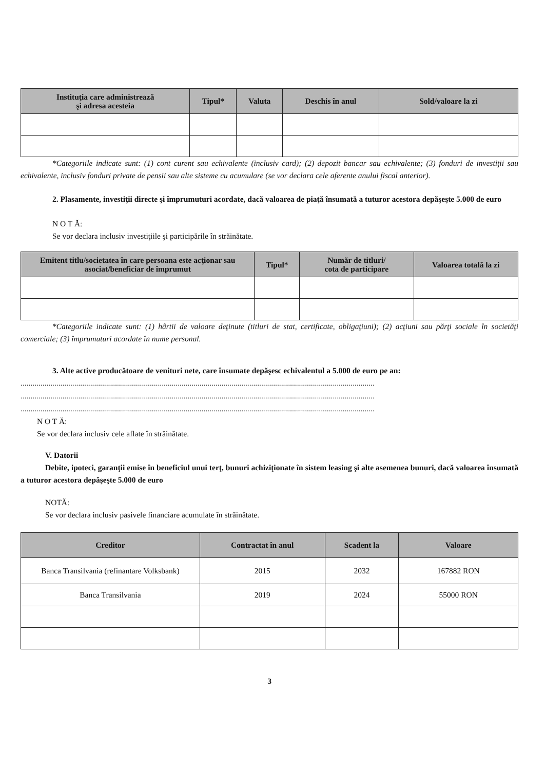| Instituţia care administrează şi adresa acesteia | Tipul* | Valuta | Deschis în anul | Sold/valoare la zi |
| --- | --- | --- | --- | --- |
*Categoriile indicate sunt: (1) cont curent sau echivalente (inclusiv card); (2) depozit bancar sau echivalente; (3) fonduri de investiţii sau echivalente, inclusiv fonduri private de pensii sau alte sisteme cu acumulare (se vor declara cele aferente anului fiscal anterior).
2. Plasamente, investiţii directe şi împrumuturi acordate, dacă valoarea de piaţă însumată a tuturor acestora depăşeşte 5.000 de euro
N O T Ă:
Se vor declara inclusiv investiţiile şi participările în străinătate.
| Emitent titlu/societatea în care persoana este acţionar sau asociat/beneficiar de împrumut | Tipul* | Număr de titluri/ cota de participare | Valoarea totală la zi |
| --- | --- | --- | --- |
*Categoriile indicate sunt: (1) hârtii de valoare deţinute (titluri de stat, certificate, obligaţiuni); (2) acţiuni sau părţi sociale în societăţi comerciale; (3) împrumuturi acordate în nume personal.
3. Alte active producătoare de venituri nete, care însumate depăşesc echivalentul a 5.000 de euro pe an:
..................................................................................................................................................................................
..................................................................................................................................................................................
..................................................................................................................................................................................
N O T Ă:
Se vor declara inclusiv cele aflate în străinătate.
V. Datorii
Debite, ipoteci, garanţii emise în beneficiul unui terţ, bunuri achiziţionate în sistem leasing şi alte asemenea bunuri, dacă valoarea însumată a tuturor acestora depăşeşte 5.000 de euro
NOTĂ:
Se vor declara inclusiv pasivele financiare acumulate în străinătate.
| Creditor | Contractat în anul | Scadent la | Valoare |
| --- | --- | --- | --- |
| Banca Transilvania (refinantare Volksbank) | 2015 | 2032 | 167882 RON |
| Banca Transilvania | 2019 | 2024 | 55000 RON |
3